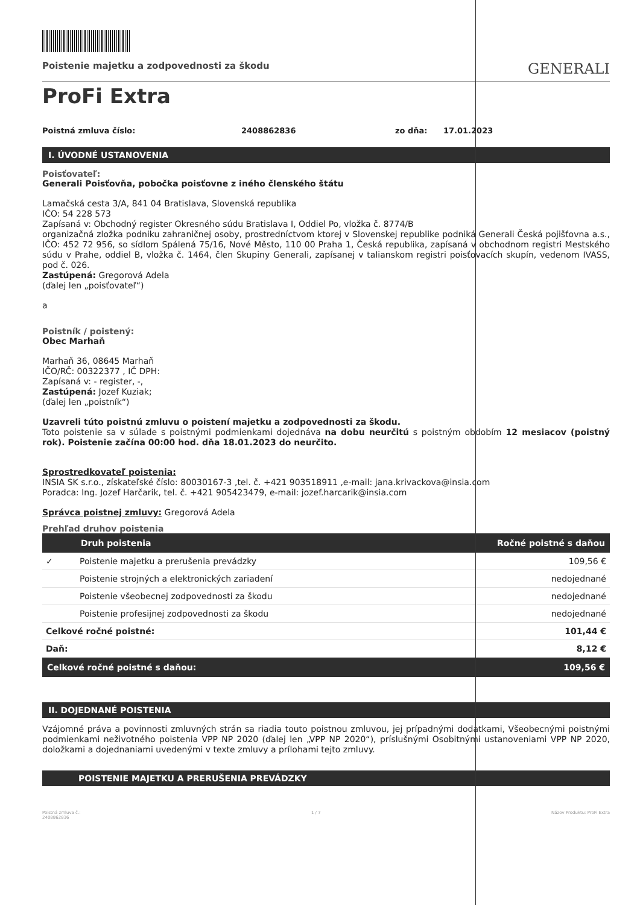Poistenie majetku a zodpovednosti za škodu GENERALI
ProFi Extra
Poistná zmluva číslo: 2408862836 zo dňa: 17.01.2023
I. ÚVODNÉ USTANOVENIA
Poisťovateľ:
Generali Poisťovňa, pobočka poisťovne z iného členského štátu
Lamačská cesta 3/A, 841 04 Bratislava, Slovenská republika
IČO: 54 228 573
Zapísaná v: Obchodný register Okresného súdu Bratislava I, Oddiel Po, vložka č. 8774/B
organizačná zložka podniku zahraničnej osoby, prostredníctvom ktorej v Slovenskej republike podniká Generali Česká pojišťovna a.s., IČO: 452 72 956, so sídlom Spálená 75/16, Nové Město, 110 00 Praha 1, Česká republika, zapísaná v obchodnom registri Mestského súdu v Prahe, oddiel B, vložka č. 1464, člen Skupiny Generali, zapísanej v talianskom registri poisťovacích skupín, vedenom IVASS, pod č. 026.
Zastúpená: Gregorová Adela
(ďalej len „poisťovateľ“)
a
Poistník / poistený:
Obec Marhaň
Marhaň 36, 08645 Marhaň
IČO/RČ: 00322377 , IČ DPH:
Zapísaná v: - register, -,
Zastúpená: Jozef Kuziak;
(ďalej len „poistník“)
Uzavreli túto poistnú zmluvu o poistení majetku a zodpovednosti za škodu.
Toto poistenie sa v súlade s poistnými podmienkami dojednáva na dobu neurčitú s poistným obdobím 12 mesiacov (poistný rok). Poistenie začína 00:00 hod. dňa 18.01.2023 do neurčito.
Sprostredkovateľ poistenia:
INSIA SK s.r.o., získateľské číslo: 80030167-3 ,tel. č. +421 903518911 ,e-mail: jana.krivackova@insia.com
Poradca: Ing. Jozef Harčarik, tel. č. +421 905423479, e-mail: jozef.harcarik@insia.com
Správca poistnej zmluvy: Gregorová Adela
Prehľad druhov poistenia
| | Druh poistenia | Ročné poistné s daňou |
| --- | --- | --- |
| ✓ | Poistenie majetku a prerušenia prevádzky | 109,56 € |
| | Poistenie strojných a elektronických zariadení | nedojednané |
| | Poistenie všeobecnej zodpovednosti za škodu | nedojednané |
| | Poistenie profesijnej zodpovednosti za škodu | nedojednané |
| Celkové ročné poistné: | | 101,44 € |
| Daň: | | 8,12 € |
| Celkové ročné poistné s daňou: | | 109,56 € |
II. DOJEDNANÉ POISTENIA
Vzájomné práva a povinnosti zmluvných strán sa riadia touto poistnou zmluvou, jej prípadnými dodatkami, Všeobecnými poistnými podmienkami neživotného poistenia VPP NP 2020 (ďalej len „VPP NP 2020“), príslušnými Osobitnými ustanoveniami VPP NP 2020, doložkami a dojednaniami uvedenými v texte zmluvy a prílohami tejto zmluvy.
POISTENIE MAJETKU A PRERUŠENIA PREVÁDZKY
Poistná zmluva č.:
2408862836 1 / 7 Názov Produktu: ProFi Extra